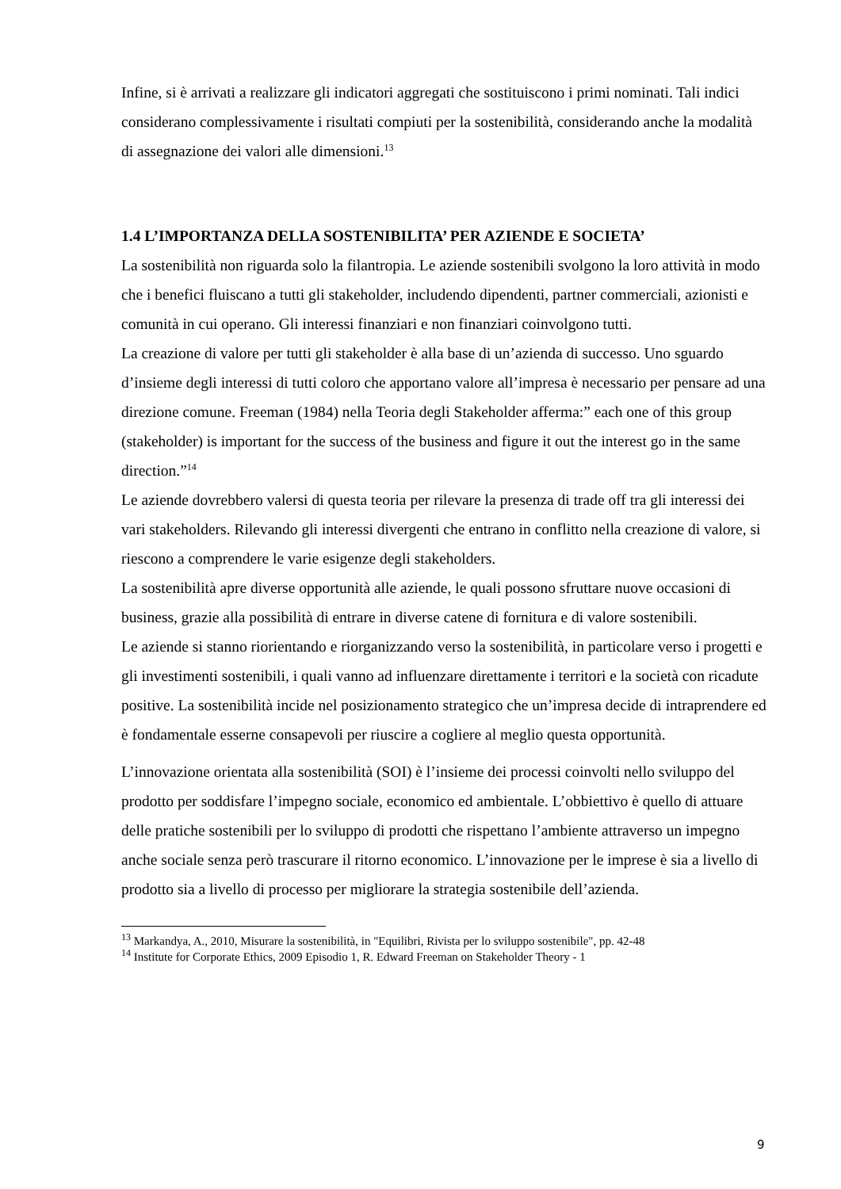Infine, si è arrivati a realizzare gli indicatori aggregati che sostituiscono i primi nominati. Tali indici considerano complessivamente i risultati compiuti per la sostenibilità, considerando anche la modalità di assegnazione dei valori alle dimensioni.<sup>13</sup>
1.4 L’IMPORTANZA DELLA SOSTENIBILITA’ PER AZIENDE E SOCIETA’
La sostenibilità non riguarda solo la filantropia. Le aziende sostenibili svolgono la loro attività in modo che i benefici fluiscano a tutti gli stakeholder, includendo dipendenti, partner commerciali, azionisti e comunità in cui operano. Gli interessi finanziari e non finanziari coinvolgono tutti.
La creazione di valore per tutti gli stakeholder è alla base di un’azienda di successo. Uno sguardo d’insieme degli interessi di tutti coloro che apportano valore all’impresa è necessario per pensare ad una direzione comune. Freeman (1984) nella Teoria degli Stakeholder afferma:” each one of this group (stakeholder) is important for the success of the business and figure it out the interest go in the same direction.”<sup>14</sup>
Le aziende dovrebbero valersi di questa teoria per rilevare la presenza di trade off tra gli interessi dei vari stakeholders. Rilevando gli interessi divergenti che entrano in conflitto nella creazione di valore, si riescono a comprendere le varie esigenze degli stakeholders.
La sostenibilità apre diverse opportunità alle aziende, le quali possono sfruttare nuove occasioni di business, grazie alla possibilità di entrare in diverse catene di fornitura e di valore sostenibili.
Le aziende si stanno riorientando e riorganizzando verso la sostenibilità, in particolare verso i progetti e gli investimenti sostenibili, i quali vanno ad influenzare direttamente i territori e la società con ricadute positive. La sostenibilità incide nel posizionamento strategico che un’impresa decide di intraprendere ed è fondamentale esserne consapevoli per riuscire a cogliere al meglio questa opportunità.
L’innovazione orientata alla sostenibilità (SOI) è l’insieme dei processi coinvolti nello sviluppo del prodotto per soddisfare l’impegno sociale, economico ed ambientale. L’obbiettivo è quello di attuare delle pratiche sostenibili per lo sviluppo di prodotti che rispettano l’ambiente attraverso un impegno anche sociale senza però trascurare il ritorno economico. L’innovazione per le imprese è sia a livello di prodotto sia a livello di processo per migliorare la strategia sostenibile dell’azienda.
<sup>13</sup> Markandya, A., 2010, Misurare la sostenibilità, in "Equilibri, Rivista per lo sviluppo sostenibile", pp. 42-48
<sup>14</sup> Institute for Corporate Ethics, 2009 Episodio 1, R. Edward Freeman on Stakeholder Theory - 1
9